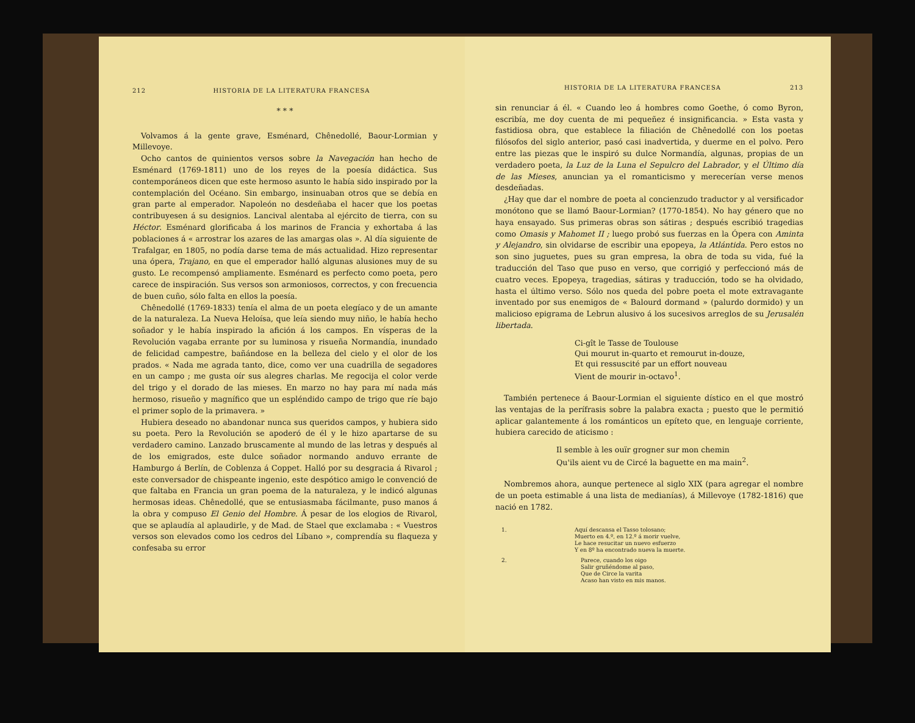212 HISTORIA DE LA LITERATURA FRANCESA
* * *
Volvamos á la gente grave, Esménard, Chênedollé, Baour-Lormian y Millevoye.
Ocho cantos de quinientos versos sobre la Navegación han hecho de Esménard (1769-1811) uno de los reyes de la poesía didáctica. Sus contemporáneos dicen que este hermoso asunto le había sido inspirado por la contemplación del Océano. Sin embargo, insinuaban otros que se debía en gran parte al emperador. Napoleón no desdeñaba el hacer que los poetas contribuyesen á su designios. Lancival alentaba al ejército de tierra, con su Héctor. Esménard glorificaba á los marinos de Francia y exhortaba á las poblaciones á « arrostrar los azares de las amargas olas ». Al día siguiente de Trafalgar, en 1805, no podía darse tema de más actualidad. Hizo representar una ópera, Trajano, en que el emperador halló algunas alusiones muy de su gusto. Le recompensó ampliamente. Esménard es perfecto como poeta, pero carece de inspiración. Sus versos son armoniosos, correctos, y con frecuencia de buen cuño, sólo falta en ellos la poesía.
Chênedollé (1769-1833) tenía el alma de un poeta elegíaco y de un amante de la naturaleza. La Nueva Heloísa, que leía siendo muy niño, le había hecho soñador y le había inspirado la afición á los campos. En vísperas de la Revolución vagaba errante por su luminosa y risueña Normandía, inundado de felicidad campestre, bañándose en la belleza del cielo y el olor de los prados. « Nada me agrada tanto, dice, como ver una cuadrilla de segadores en un campo ; me gusta oír sus alegres charlas. Me regocija el color verde del trigo y el dorado de las mieses. En marzo no hay para mí nada más hermoso, risueño y magnífico que un espléndido campo de trigo que ríe bajo el primer soplo de la primavera. »
Hubiera deseado no abandonar nunca sus queridos campos, y hubiera sido su poeta. Pero la Revolución se apoderó de él y le hizo apartarse de su verdadero camino. Lanzado bruscamente al mundo de las letras y después al de los emigrados, este dulce soñador normando anduvo errante de Hamburgo á Berlín, de Coblenza á Coppet. Halló por su desgracia á Rivarol ; este conversador de chispeante ingenio, este despótico amigo le convenció de que faltaba en Francia un gran poema de la naturaleza, y le indicó algunas hermosas ideas. Chênedollé, que se entusiasmaba fácilmante, puso manos á la obra y compuso El Genio del Hombre. Á pesar de los elogios de Rivarol, que se aplaudía al aplaudirle, y de Mad. de Stael que exclamaba : « Vuestros versos son elevados como los cedros del Líbano », comprendía su flaqueza y confesaba su error
HISTORIA DE LA LITERATURA FRANCESA 213
sin renunciar á él. « Cuando leo á hombres como Goethe, ó como Byron, escribía, me doy cuenta de mi pequeñez é insignificancia. » Esta vasta y fastidiosa obra, que establece la filiación de Chênedollé con los poetas filósofos del siglo anterior, pasó casi inadvertida, y duerme en el polvo. Pero entre las piezas que le inspiró su dulce Normandía, algunas, propias de un verdadero poeta, la Luz de la Luna el Sepulcro del Labrador, y el Último día de las Mieses, anuncian ya el romanticismo y merecerían verse menos desdeñadas.
¿Hay que dar el nombre de poeta al concienzudo traductor y al versificador monótono que se llamó Baour-Lormian? (1770-1854). No hay género que no haya ensayado. Sus primeras obras son sátiras ; después escribió tragedias como Omasis y Mahomet II ; luego probó sus fuerzas en la Ópera con Aminta y Alejandro, sin olvidarse de escribir una epopeya, la Atlántida. Pero estos no son sino juguetes, pues su gran empresa, la obra de toda su vida, fué la traducción del Taso que puso en verso, que corrigió y perfeccionó más de cuatro veces. Epopeya, tragedias, sátiras y traducción, todo se ha olvidado, hasta el último verso. Sólo nos queda del pobre poeta el mote extravagante inventado por sus enemigos de « Balourd dormand » (palurdo dormido) y un malicioso epigrama de Lebrun alusivo á los sucesivos arreglos de su Jerusalén libertada.
Ci-gît le Tasse de Toulouse
Qui mourut in-quarto et remourut in-douze,
Et qui ressuscité par un effort nouveau
Vient de mourir in-octavo<sup>1</sup>.
También pertenece á Baour-Lormian el siguiente dístico en el que mostró las ventajas de la perífrasis sobre la palabra exacta ; puesto que le permitió aplicar galantemente á los románticos un epíteto que, en lenguaje corriente, hubiera carecido de aticismo :
Il semble à les ouïr grogner sur mon chemin
Qu'ils aient vu de Circé la baguette en ma main<sup>2</sup>.
Nombremos ahora, aunque pertenece al siglo XIX (para agregar el nombre de un poeta estimable á una lista de medianías), á Millevoye (1782-1816) que nació en 1782.
1. Aquí descansa el Tasso tolosano;
Muerto en 4.º, en 12.º á morir vuelve,
Le hace resucitar un nuevo esfuerzo
Y en 8º ha encontrado nueva la muerte.
2. Parece, cuando los oigo
Salir gruñéndome al paso,
Que de Circe la varita
Acaso han visto en mis manos.